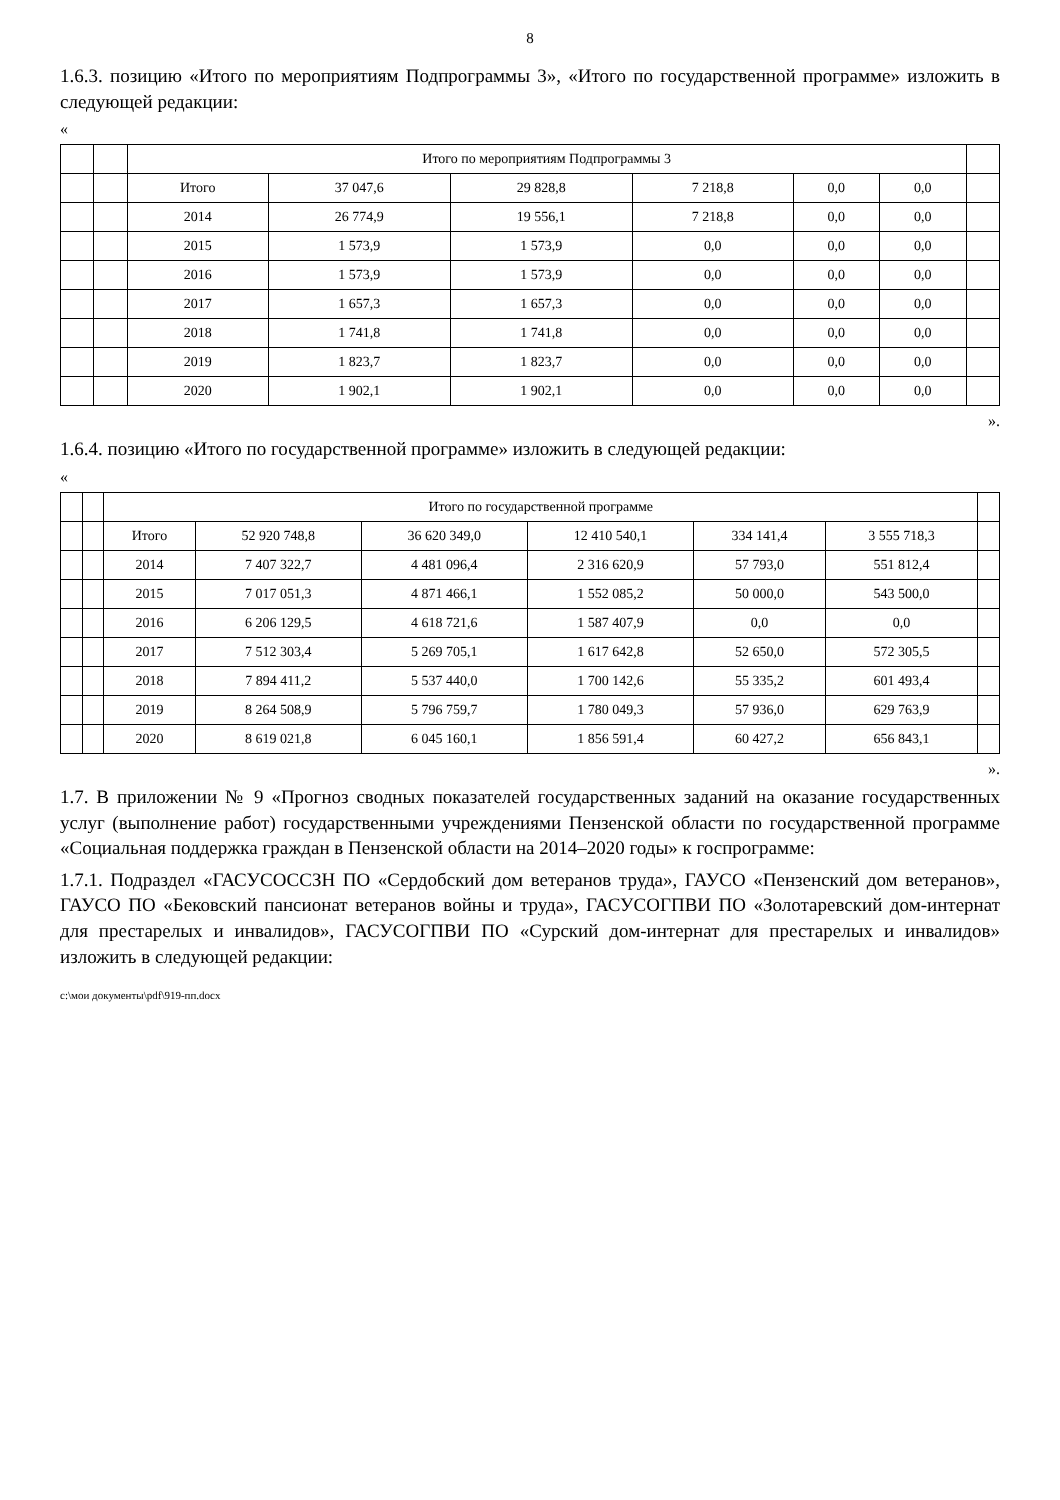8
1.6.3. позицию «Итого по мероприятиям Подпрограммы 3», «Итого по государственной программе» изложить в следующей редакции:
«
| | | Итого по мероприятиям Подпрограммы 3 | | | | | | |
| --- | --- | --- | --- | --- | --- | --- | --- | --- |
| | | Итого | 37 047,6 | 29 828,8 | 7 218,8 | 0,0 | 0,0 | |
| | | 2014 | 26 774,9 | 19 556,1 | 7 218,8 | 0,0 | 0,0 | |
| | | 2015 | 1 573,9 | 1 573,9 | 0,0 | 0,0 | 0,0 | |
| | | 2016 | 1 573,9 | 1 573,9 | 0,0 | 0,0 | 0,0 | |
| | | 2017 | 1 657,3 | 1 657,3 | 0,0 | 0,0 | 0,0 | |
| | | 2018 | 1 741,8 | 1 741,8 | 0,0 | 0,0 | 0,0 | |
| | | 2019 | 1 823,7 | 1 823,7 | 0,0 | 0,0 | 0,0 | |
| | | 2020 | 1 902,1 | 1 902,1 | 0,0 | 0,0 | 0,0 | |
».
1.6.4. позицию «Итого по государственной программе» изложить в следующей редакции:
«
| | | Итого по государственной программе | | | | | | |
| --- | --- | --- | --- | --- | --- | --- | --- | --- |
| | | Итого | 52 920 748,8 | 36 620 349,0 | 12 410 540,1 | 334 141,4 | 3 555 718,3 | |
| | | 2014 | 7 407 322,7 | 4 481 096,4 | 2 316 620,9 | 57 793,0 | 551 812,4 | |
| | | 2015 | 7 017 051,3 | 4 871 466,1 | 1 552 085,2 | 50 000,0 | 543 500,0 | |
| | | 2016 | 6 206 129,5 | 4 618 721,6 | 1 587 407,9 | 0,0 | 0,0 | |
| | | 2017 | 7 512 303,4 | 5 269 705,1 | 1 617 642,8 | 52 650,0 | 572 305,5 | |
| | | 2018 | 7 894 411,2 | 5 537 440,0 | 1 700 142,6 | 55 335,2 | 601 493,4 | |
| | | 2019 | 8 264 508,9 | 5 796 759,7 | 1 780 049,3 | 57 936,0 | 629 763,9 | |
| | | 2020 | 8 619 021,8 | 6 045 160,1 | 1 856 591,4 | 60 427,2 | 656 843,1 | |
».
1.7. В приложении № 9 «Прогноз сводных показателей государственных заданий на оказание государственных услуг (выполнение работ) государственными учреждениями Пензенской области по государственной программе «Социальная поддержка граждан в Пензенской области на 2014–2020 годы» к госпрограмме:
1.7.1. Подраздел «ГАСУСОССЗН ПО «Сердобский дом ветеранов труда», ГАУСО «Пензенский дом ветеранов», ГАУСО ПО «Бековский пансионат ветеранов войны и труда», ГАСУСОГПВИ ПО «Золотаревский дом-интернат для престарелых и инвалидов», ГАСУСОГПВИ ПО «Сурский дом-интернат для престарелых и инвалидов» изложить в следующей редакции:
c:\мои документы\pdf\919-пп.docx